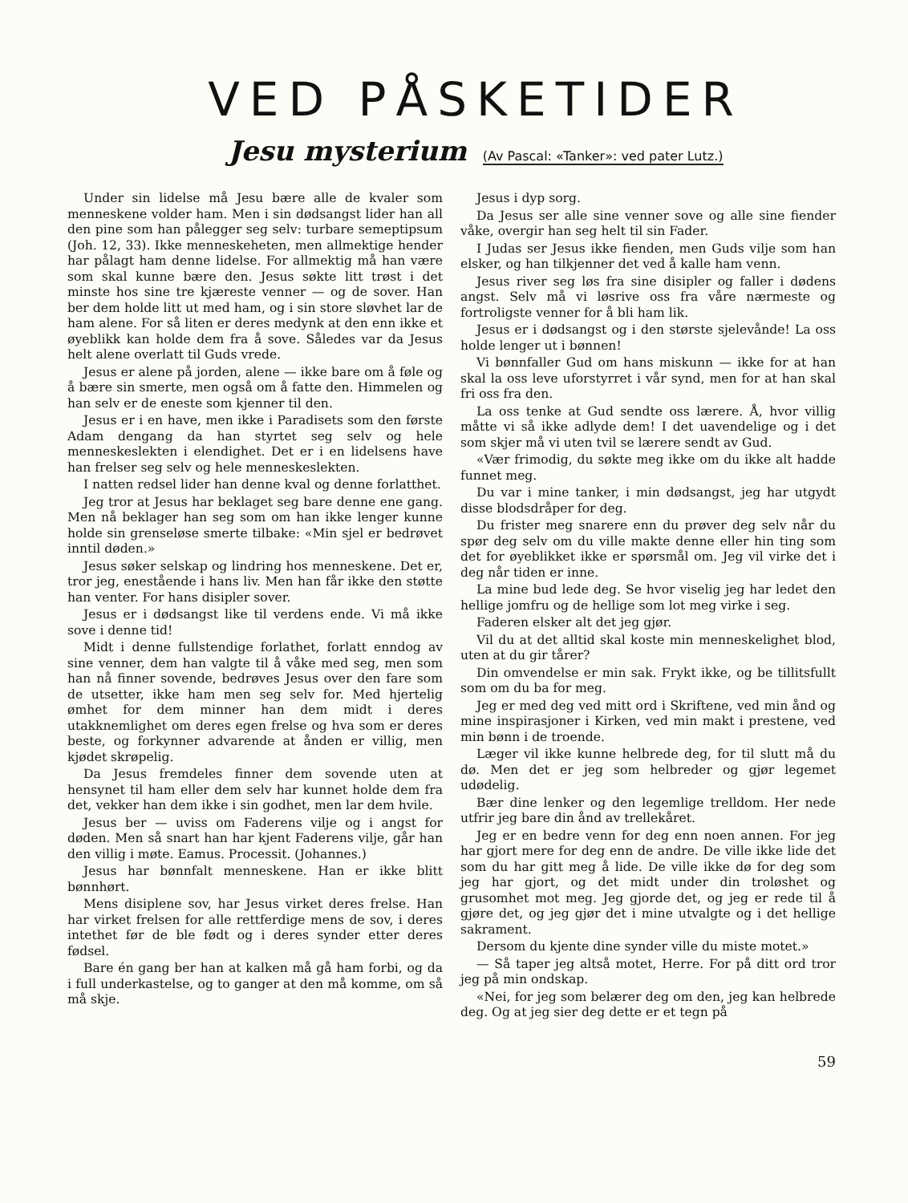VED PÅSKETIDER
Jesu mysterium (Av Pascal: «Tanker»: ved pater Lutz.)
Under sin lidelse må Jesu bære alle de kvaler som menneskene volder ham. Men i sin dødsangst lider han all den pine som han pålegger seg selv: turbare semeptipsum (Joh. 12, 33). Ikke menneskeheten, men allmektige hender har pålagt ham denne lidelse. For allmektig må han være som skal kunne bære den. Jesus søkte litt trøst i det minste hos sine tre kjæreste venner — og de sover. Han ber dem holde litt ut med ham, og i sin store sløvhet lar de ham alene. For så liten er deres medynk at den enn ikke et øyeblikk kan holde dem fra å sove. Således var da Jesus helt alene overlatt til Guds vrede.
Jesus er alene på jorden, alene — ikke bare om å føle og å bære sin smerte, men også om å fatte den. Himmelen og han selv er de eneste som kjenner til den.
Jesus er i en have, men ikke i Paradisets som den første Adam dengang da han styrtet seg selv og hele menneskeslekten i elendighet. Det er i en lidelsens have han frelser seg selv og hele menneskeslekten.
I natten redsel lider han denne kval og denne forlatthet.
Jeg tror at Jesus har beklaget seg bare denne ene gang. Men nå beklager han seg som om han ikke lenger kunne holde sin grenseløse smerte tilbake: «Min sjel er bedrøvet inntil døden.»
Jesus søker selskap og lindring hos menneskene. Det er, tror jeg, enestående i hans liv. Men han får ikke den støtte han venter. For hans disipler sover.
Jesus er i dødsangst like til verdens ende. Vi må ikke sove i denne tid!
Midt i denne fullstendige forlathet, forlatt enndog av sine venner, dem han valgte til å våke med seg, men som han nå finner sovende, bedrøves Jesus over den fare som de utsetter, ikke ham men seg selv for. Med hjertelig ømhet for dem minner han dem midt i deres utakknemlighet om deres egen frelse og hva som er deres beste, og forkynner advarende at ånden er villig, men kjødet skrøpelig.
Da Jesus fremdeles finner dem sovende uten at hensynet til ham eller dem selv har kunnet holde dem fra det, vekker han dem ikke i sin godhet, men lar dem hvile.
Jesus ber — uviss om Faderens vilje og i angst for døden. Men så snart han har kjent Faderens vilje, går han den villig i møte. Eamus. Processit. (Johannes.)
Jesus har bønnfalt menneskene. Han er ikke blitt bønnhørt.
Mens disiplene sov, har Jesus virket deres frelse. Han har virket frelsen for alle rettferdige mens de sov, i deres intethet før de ble født og i deres synder etter deres fødsel.
Bare én gang ber han at kalken må gå ham forbi, og da i full underkastelse, og to ganger at den må komme, om så må skje.
Jesus i dyp sorg.
Da Jesus ser alle sine venner sove og alle sine fiender våke, overgir han seg helt til sin Fader.
I Judas ser Jesus ikke fienden, men Guds vilje som han elsker, og han tilkjenner det ved å kalle ham venn.
Jesus river seg løs fra sine disipler og faller i dødens angst. Selv må vi løsrive oss fra våre nærmeste og fortroligste venner for å bli ham lik.
Jesus er i dødsangst og i den største sjelevånde! La oss holde lenger ut i bønnen!
Vi bønnfaller Gud om hans miskunn — ikke for at han skal la oss leve uforstyrret i vår synd, men for at han skal fri oss fra den.
La oss tenke at Gud sendte oss lærere. Å, hvor villig måtte vi så ikke adlyde dem! I det uavendelige og i det som skjer må vi uten tvil se lærere sendt av Gud.
«Vær frimodig, du søkte meg ikke om du ikke alt hadde funnet meg.
Du var i mine tanker, i min dødsangst, jeg har utgydt disse blodsdråper for deg.
Du frister meg snarere enn du prøver deg selv når du spør deg selv om du ville makte denne eller hin ting som det for øyeblikket ikke er spørsmål om. Jeg vil virke det i deg når tiden er inne.
La mine bud lede deg. Se hvor viselig jeg har ledet den hellige jomfru og de hellige som lot meg virke i seg.
Faderen elsker alt det jeg gjør.
Vil du at det alltid skal koste min menneskelighet blod, uten at du gir tårer?
Din omvendelse er min sak. Frykt ikke, og be tillitsfullt som om du ba for meg.
Jeg er med deg ved mitt ord i Skriftene, ved min ånd og mine inspirasjoner i Kirken, ved min makt i prestene, ved min bønn i de troende.
Læger vil ikke kunne helbrede deg, for til slutt må du dø. Men det er jeg som helbreder og gjør legemet udødelig.
Bær dine lenker og den legemlige trelldom. Her nede utfrir jeg bare din ånd av trellekåret.
Jeg er en bedre venn for deg enn noen annen. For jeg har gjort mere for deg enn de andre. De ville ikke lide det som du har gitt meg å lide. De ville ikke dø for deg som jeg har gjort, og det midt under din troløshet og grusomhet mot meg. Jeg gjorde det, og jeg er rede til å gjøre det, og jeg gjør det i mine utvalgte og i det hellige sakrament.
Dersom du kjente dine synder ville du miste motet.»
— Så taper jeg altså motet, Herre. For på ditt ord tror jeg på min ondskap.
«Nei, for jeg som belærer deg om den, jeg kan helbrede deg. Og at jeg sier deg dette er et tegn på
59